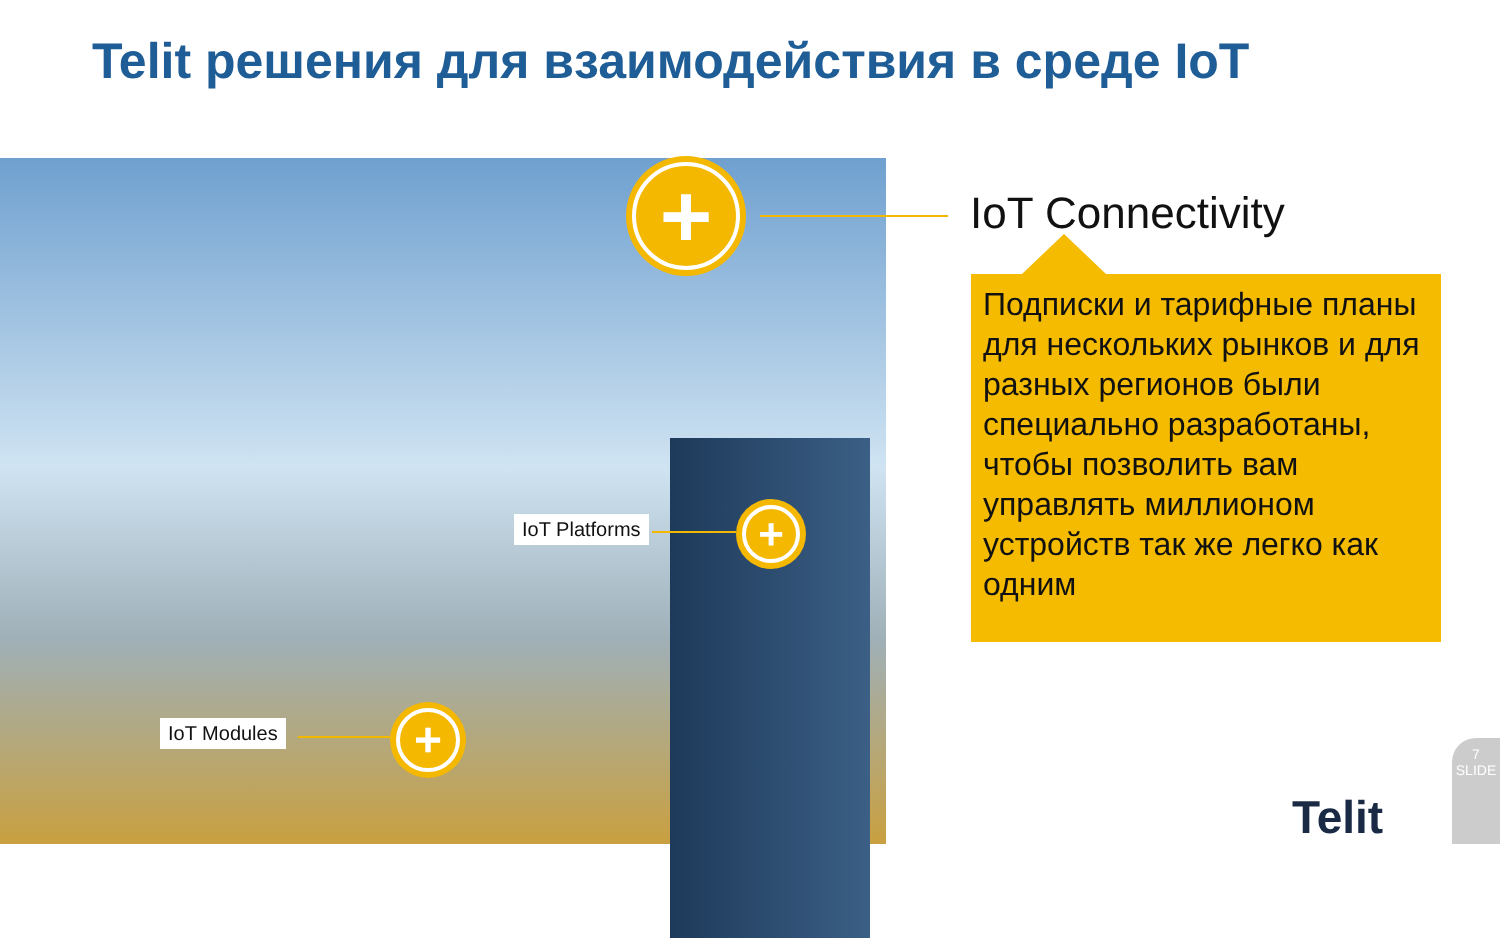Telit решения для взаимодействия в среде IoT
+
IoT Platforms +
IoT Modules +
IoT Connectivity
Подписки и тарифные планы для нескольких рынков и для разных регионов были специально разработаны, чтобы позволить вам управлять миллионом устройств так же легко как одним
Telit
7
SLIDE